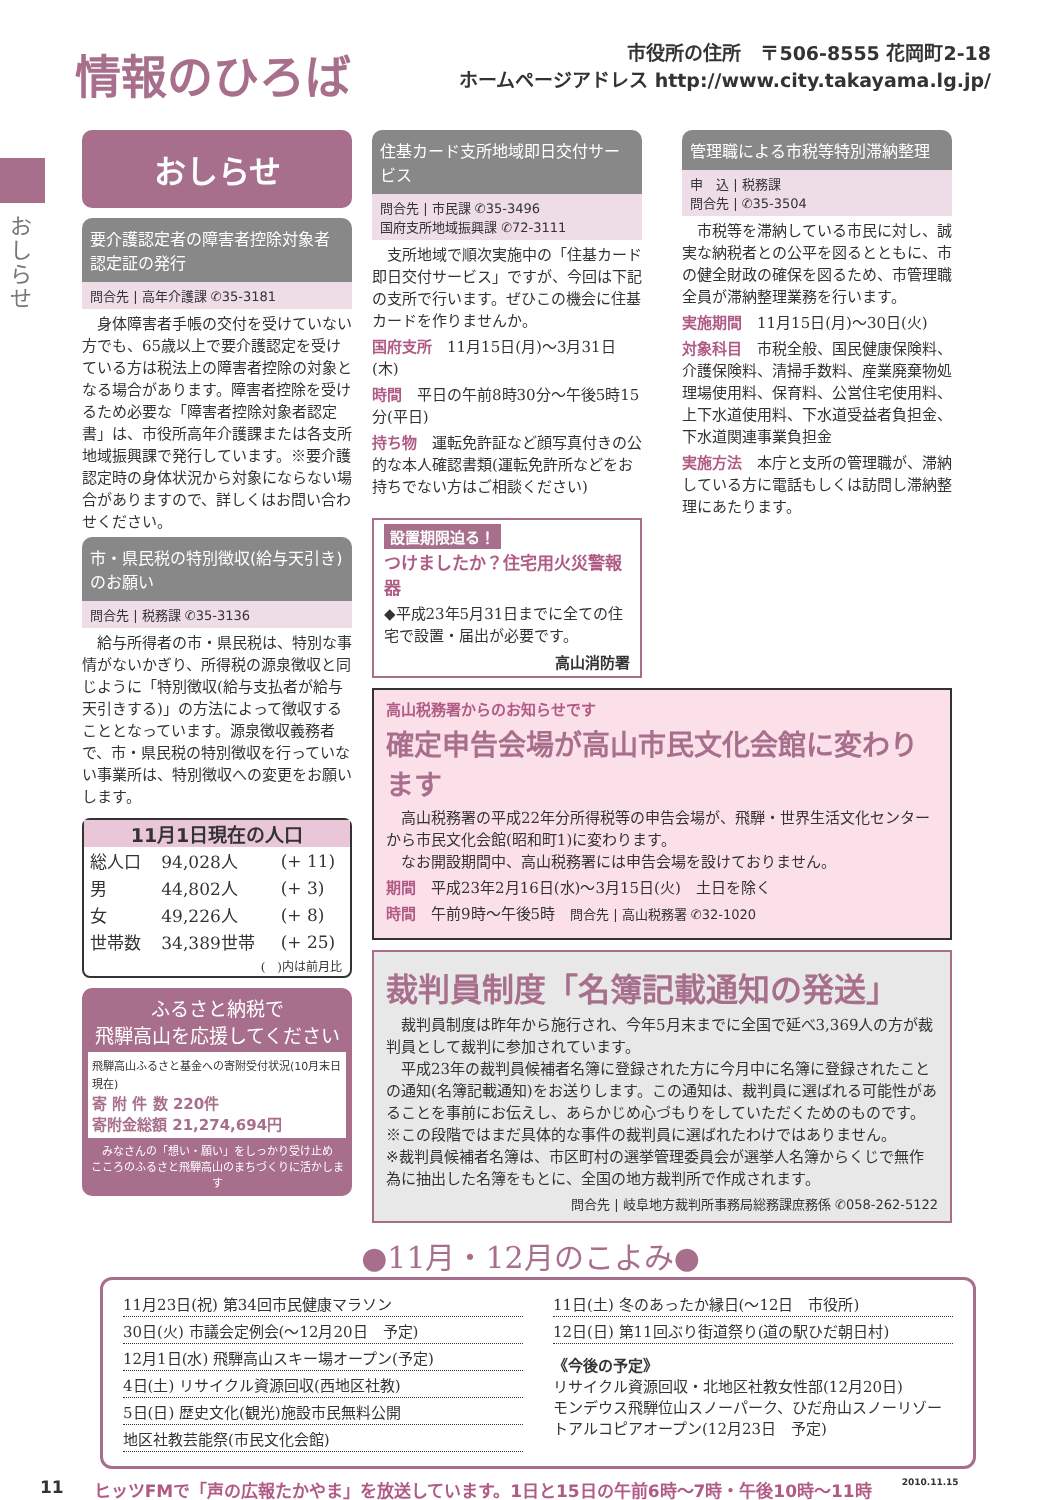情報のひろば
市役所の住所　〒506-8555 花岡町2-18
ホームページアドレス http://www.city.takayama.lg.jp/
おしらせ
おしらせ
要介護認定者の障害者控除対象者認定証の発行
問合先 | 高年介護課 ✆35-3181
　身体障害者手帳の交付を受けていない方でも、65歳以上で要介護認定を受けている方は税法上の障害者控除の対象となる場合があります。障害者控除を受けるため必要な「障害者控除対象者認定書」は、市役所高年介護課または各支所地域振興課で発行しています。※要介護認定時の身体状況から対象にならない場合がありますので、詳しくはお問い合わせください。
市・県民税の特別徴収(給与天引き)のお願い
問合先 | 税務課 ✆35-3136
　給与所得者の市・県民税は、特別な事情がないかぎり、所得税の源泉徴収と同じように「特別徴収(給与支払者が給与天引きする)」の方法によって徴収することとなっています。源泉徴収義務者で、市・県民税の特別徴収を行っていない事業所は、特別徴収への変更をお願いします。
11月1日現在の人口
| 総人口 | 94,028人 | (+ 11) |
| 男 | 44,802人 | (+ 3) |
| 女 | 49,226人 | (+ 8) |
| 世帯数 | 34,389世帯 | (+ 25) |
(　)内は前月比
ふるさと納税で
飛騨高山を応援してください
飛騨高山ふるさと基金への寄附受付状況(10月末日現在)
寄 附 件 数 220件
寄附金総額 21,274,694円
みなさんの「想い・願い」をしっかり受け止め
こころのふるさと飛騨高山のまちづくりに活かします
住基カード支所地域即日交付サービス
問合先 | 市民課 ✆35-3496
国府支所地域振興課 ✆72-3111
　支所地域で順次実施中の「住基カード即日交付サービス」ですが、今回は下記の支所で行います。ぜひこの機会に住基カードを作りませんか。
国府支所　11月15日(月)～3月31日(木)
時間　平日の午前8時30分～午後5時15分(平日)
持ち物　運転免許証など顔写真付きの公的な本人確認書類(運転免許所などをお持ちでない方はご相談ください)
設置期限迫る！
つけましたか？住宅用火災警報器
◆平成23年5月31日までに全ての住宅で設置・届出が必要です。
高山消防署
管理職による市税等特別滞納整理
申　込 | 税務課
問合先 | ✆35-3504
　市税等を滞納している市民に対し、誠実な納税者との公平を図るとともに、市の健全財政の確保を図るため、市管理職全員が滞納整理業務を行います。
実施期間　11月15日(月)～30日(火)
対象科目　市税全般、国民健康保険料、介護保険料、清掃手数料、産業廃棄物処理場使用料、保育料、公営住宅使用料、上下水道使用料、下水道受益者負担金、下水道関連事業負担金
実施方法　本庁と支所の管理職が、滞納している方に電話もしくは訪問し滞納整理にあたります。
高山税務署からのお知らせです
確定申告会場が高山市民文化会館に変わります
　高山税務署の平成22年分所得税等の申告会場が、飛騨・世界生活文化センターから市民文化会館(昭和町1)に変わります。
　なお開設期間中、高山税務署には申告会場を設けておりません。
期間　平成23年2月16日(水)～3月15日(火)　土日を除く
時間　午前9時～午後5時　問合先 | 高山税務署 ✆32-1020
裁判員制度「名簿記載通知の発送」
　裁判員制度は昨年から施行され、今年5月末までに全国で延べ3,369人の方が裁判員として裁判に参加されています。
　平成23年の裁判員候補者名簿に登録された方に今月中に名簿に登録されたことの通知(名簿記載通知)をお送りします。この通知は、裁判員に選ばれる可能性があることを事前にお伝えし、あらかじめ心づもりをしていただくためのものです。
※この段階ではまだ具体的な事件の裁判員に選ばれたわけではありません。
※裁判員候補者名簿は、市区町村の選挙管理委員会が選挙人名簿からくじで無作為に抽出した名簿をもとに、全国の地方裁判所で作成されます。
問合先 | 岐阜地方裁判所事務局総務課庶務係 ✆058-262-5122
●11月・12月のこよみ●
11月23日(祝) 第34回市民健康マラソン
30日(火) 市議会定例会(～12月20日　予定)
12月1日(水) 飛騨高山スキー場オープン(予定)
4日(土) リサイクル資源回収(西地区社教)
5日(日) 歴史文化(観光)施設市民無料公開
地区社教芸能祭(市民文化会館)
11日(土) 冬のあったか縁日(～12日　市役所)
12日(日) 第11回ぶり街道祭り(道の駅ひだ朝日村)
《今後の予定》
リサイクル資源回収・北地区社教女性部(12月20日)
モンデウス飛騨位山スノーパーク、ひだ舟山スノーリゾートアルコピアオープン(12月23日　予定)
11 ヒッツFMで「声の広報たかやま」を放送しています。1日と15日の午前6時～7時・午後10時～11時 2010.11.15